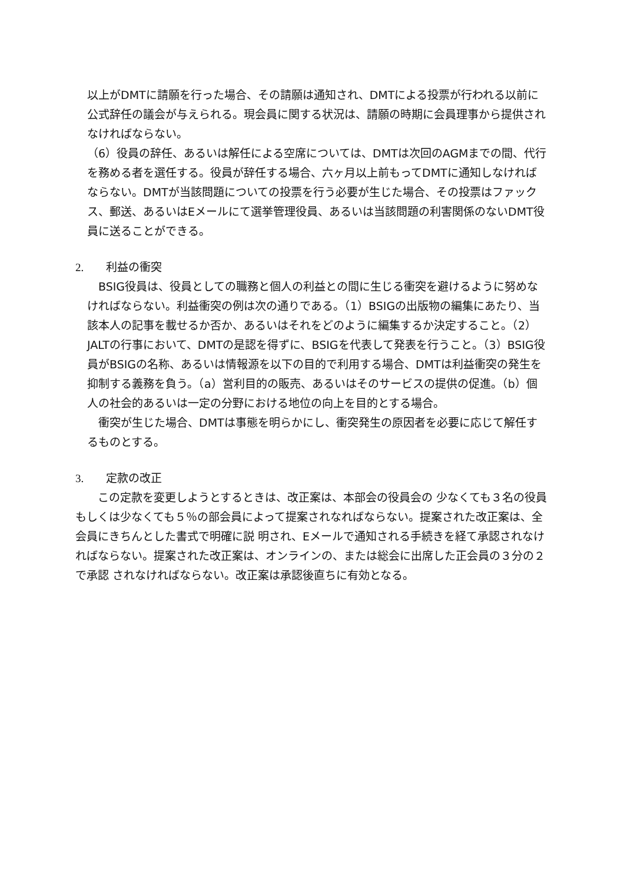以上がDMTに請願を行った場合、その請願は通知され、DMTによる投票が行われる以前に公式辞任の議会が与えられる。現会員に関する状況は、請願の時期に会員理事から提供されなければならない。
（6）役員の辞任、あるいは解任による空席については、DMTは次回のAGMまでの間、代行を務める者を選任する。役員が辞任する場合、六ヶ月以上前もってDMTに通知しなければならない。DMTが当該問題についての投票を行う必要が生じた場合、その投票はファックス、郵送、あるいはEメールにて選挙管理役員、あるいは当該問題の利害関係のないDMT役員に送ることができる。
2. 利益の衝突
　BSIG役員は、役員としての職務と個人の利益との間に生じる衝突を避けるように努めなければならない。利益衝突の例は次の通りである。（1）BSIGの出版物の編集にあたり、当該本人の記事を載せるか否か、あるいはそれをどのように編集するか決定すること。（2）JALTの行事において、DMTの是認を得ずに、BSIGを代表して発表を行うこと。（3）BSIG役員がBSIGの名称、あるいは情報源を以下の目的で利用する場合、DMTは利益衝突の発生を抑制する義務を負う。（a）営利目的の販売、あるいはそのサービスの提供の促進。（b）個人の社会的あるいは一定の分野における地位の向上を目的とする場合。
　衝突が生じた場合、DMTは事態を明らかにし、衝突発生の原因者を必要に応じて解任するものとする。
3. 定款の改正
　　この定款を変更しようとするときは、改正案は、本部会の役員会の 少なくても３名の役員もしくは少なくても５％の部会員によって提案されなればならない。提案された改正案は、全会員にきちんとした書式で明確に説 明され、Eメールで通知される手続きを経て承認されなければならない。提案された改正案は、オンラインの、または総会に出席した正会員の３分の２で承認 されなければならない。改正案は承認後直ちに有効となる。